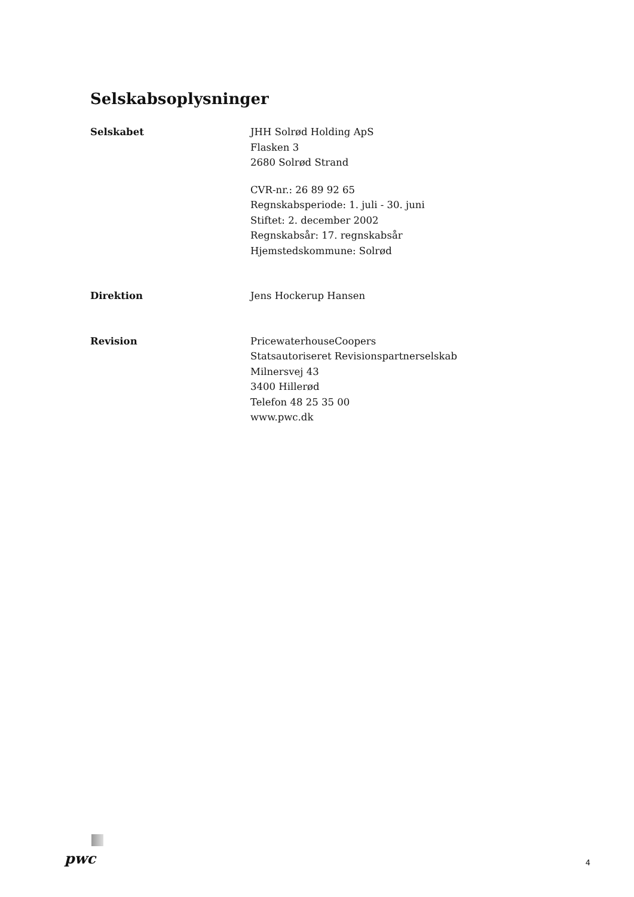Selskabsoplysninger
Selskabet JHH Solrød Holding ApS
Flasken 3
2680 Solrød Strand
CVR-nr.: 26 89 92 65
Regnskabsperiode: 1. juli - 30. juni
Stiftet: 2. december 2002
Regnskabsår: 17. regnskabsår
Hjemstedskommune: Solrød
Direktion Jens Hockerup Hansen
Revision PricewaterhouseCoopers
Statsautoriseret Revisionspartnerselskab
Milnersvej 43
3400 Hillerød
Telefon 48 25 35 00
www.pwc.dk
pwc
4